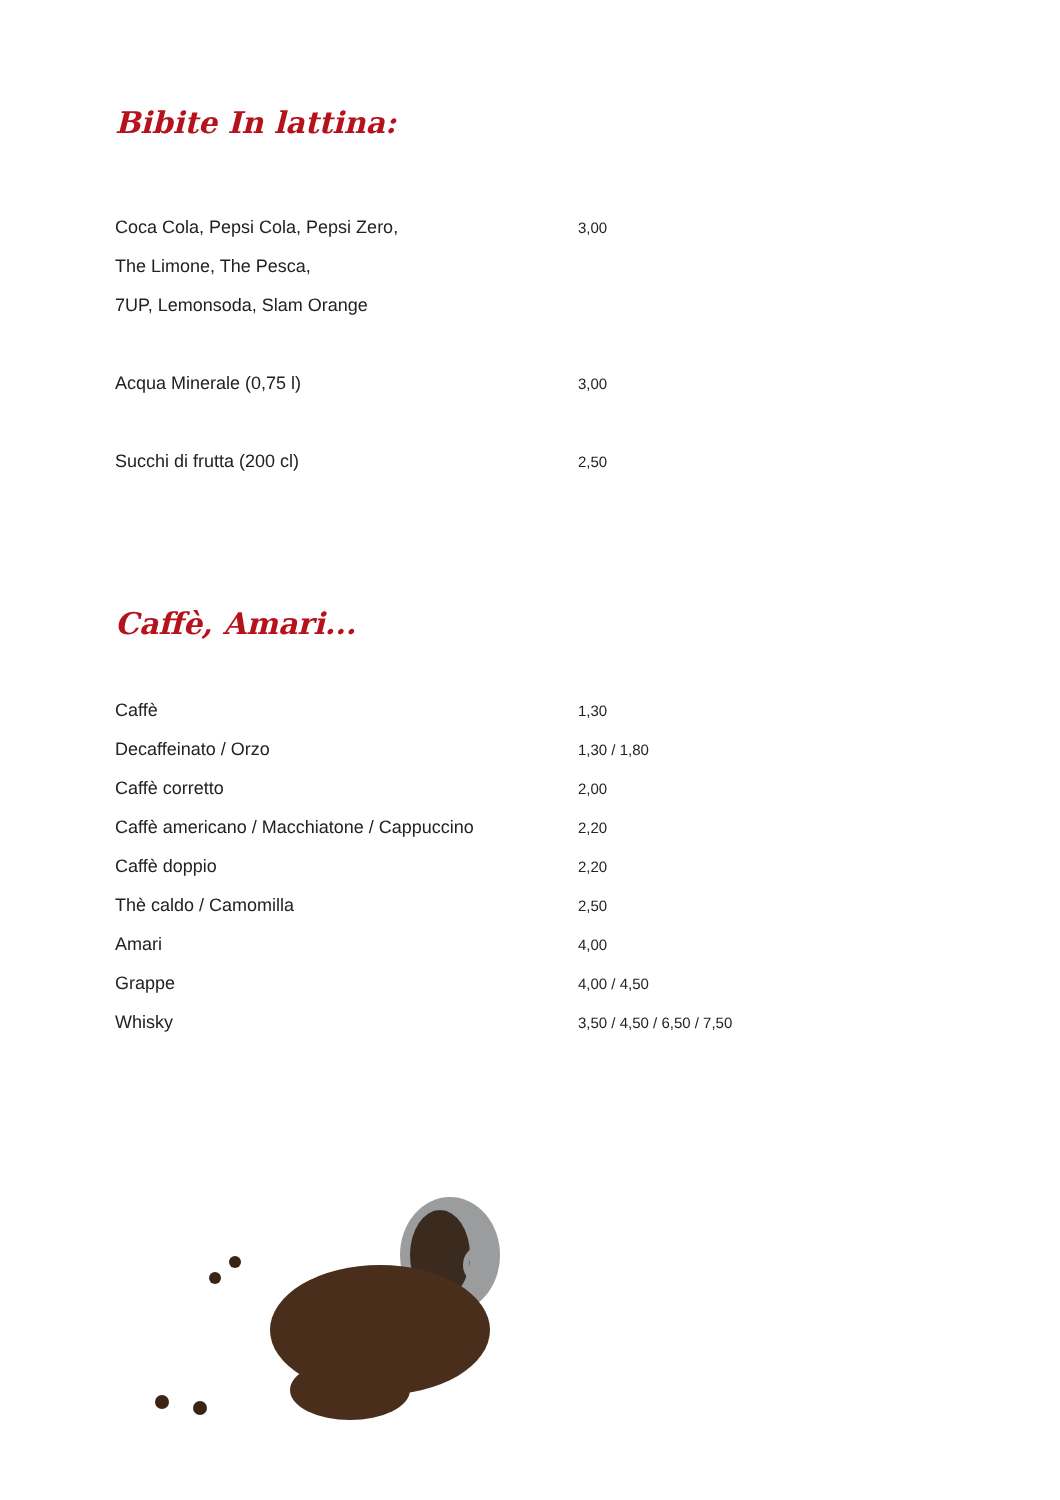Bibite In lattina:
| Coca Cola, Pepsi Cola, Pepsi Zero, | 3,00 |
| The Limone, The Pesca, | |
| 7UP, Lemonsoda, Slam Orange | |
| Acqua Minerale (0,75 l) | 3,00 |
| Succhi di frutta (200 cl) | 2,50 |
Caffè, Amari...
| Caffè | 1,30 |
| Decaffeinato / Orzo | 1,30 / 1,80 |
| Caffè corretto | 2,00 |
| Caffè americano / Macchiatone / Cappuccino | 2,20 |
| Caffè doppio | 2,20 |
| Thè caldo / Camomilla | 2,50 |
| Amari | 4,00 |
| Grappe | 4,00 / 4,50 |
| Whisky | 3,50 / 4,50 / 6,50 / 7,50 |